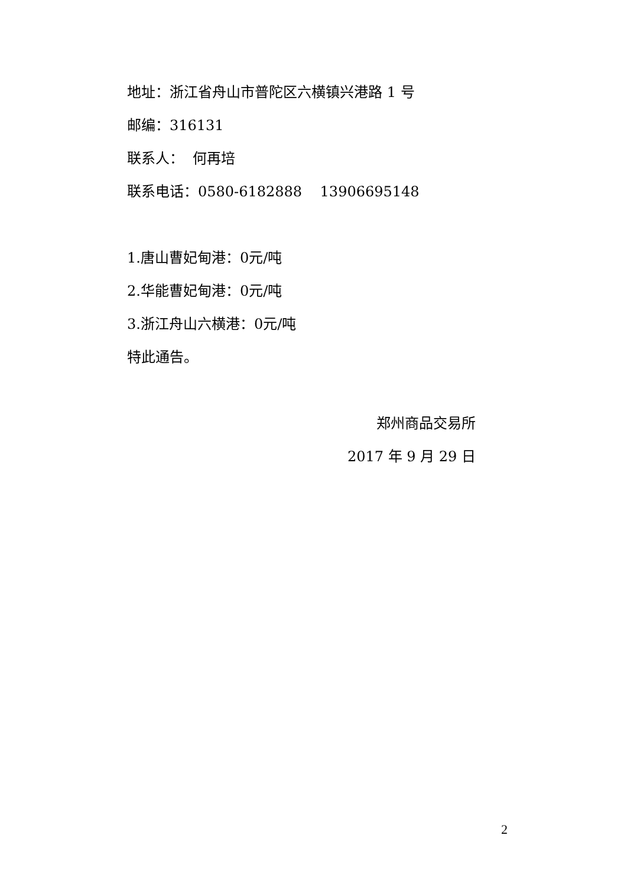地址：浙江省舟山市普陀区六横镇兴港路 1 号
邮编：316131
联系人： 何再培
联系电话：0580-6182888 13906695148
1.唐山曹妃甸港：0元/吨
2.华能曹妃甸港：0元/吨
3.浙江舟山六横港：0元/吨
特此通告。
郑州商品交易所
2017 年 9 月 29 日
2